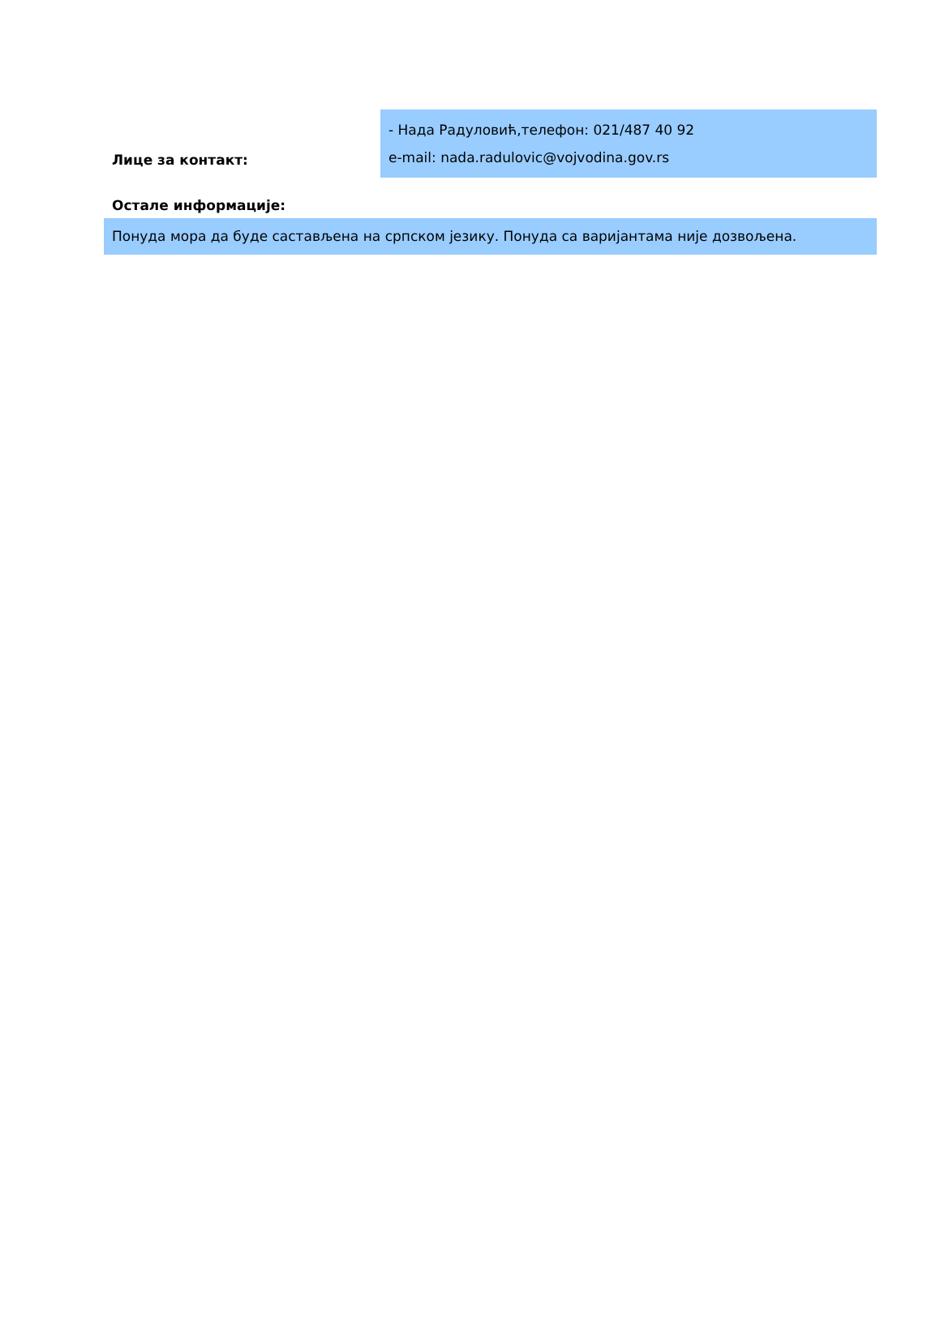Лице за контакт:
- Нада Радуловић,телефон: 021/487 40 92
e-mail: nada.radulovic@vojvodina.gov.rs
Остале информације:
Понуда мора да буде састављена на српском језику. Понуда са варијантама није дозвољена.